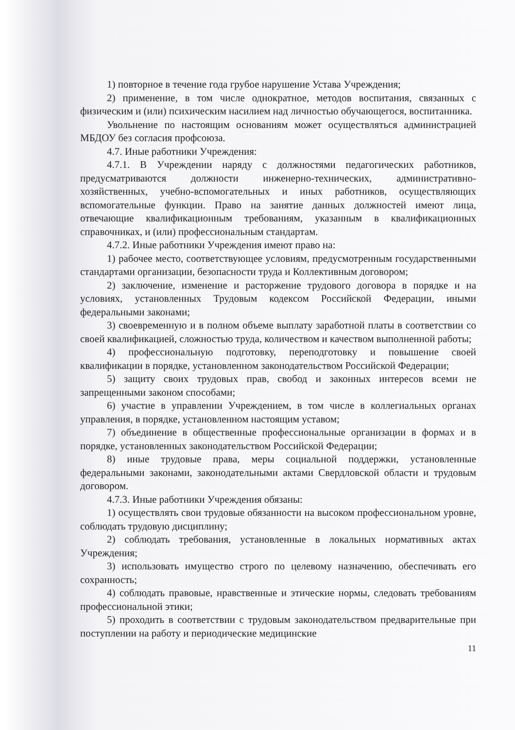1) повторное в течение года грубое нарушение Устава Учреждения;
2) применение, в том числе однократное, методов воспитания, связанных с физическим и (или) психическим насилием над личностью обучающегося, воспитанника.
Увольнение по настоящим основаниям может осуществляться администрацией МБДОУ без согласия профсоюза.
4.7. Иные работники Учреждения:
4.7.1. В Учреждении наряду с должностями педагогических работников, предусматриваются должности инженерно-технических, административно-хозяйственных, учебно-вспомогательных и иных работников, осуществляющих вспомогательные функции. Право на занятие данных должностей имеют лица, отвечающие квалификационным требованиям, указанным в квалификационных справочниках, и (или) профессиональным стандартам.
4.7.2. Иные работники Учреждения имеют право на:
1) рабочее место, соответствующее условиям, предусмотренным государственными стандартами организации, безопасности труда и Коллективным договором;
2) заключение, изменение и расторжение трудового договора в порядке и на условиях, установленных Трудовым кодексом Российской Федерации, иными федеральными законами;
3) своевременную и в полном объеме выплату заработной платы в соответствии со своей квалификацией, сложностью труда, количеством и качеством выполненной работы;
4) профессиональную подготовку, переподготовку и повышение своей квалификации в порядке, установленном законодательством Российской Федерации;
5) защиту своих трудовых прав, свобод и законных интересов всеми не запрещенными законом способами;
6) участие в управлении Учреждением, в том числе в коллегиальных органах управления, в порядке, установленном настоящим уставом;
7) объединение в общественные профессиональные организации в формах и в порядке, установленных законодательством Российской Федерации;
8) иные трудовые права, меры социальной поддержки, установленные федеральными законами, законодательными актами Свердловской области и трудовым договором.
4.7.3. Иные работники Учреждения обязаны:
1) осуществлять свои трудовые обязанности на высоком профессиональном уровне, соблюдать трудовую дисциплину;
2) соблюдать требования, установленные в локальных нормативных актах Учреждения;
3) использовать имущество строго по целевому назначению, обеспечивать его сохранность;
4) соблюдать правовые, нравственные и этические нормы, следовать требованиям профессиональной этики;
5) проходить в соответствии с трудовым законодательством предварительные при поступлении на работу и периодические медицинские
11